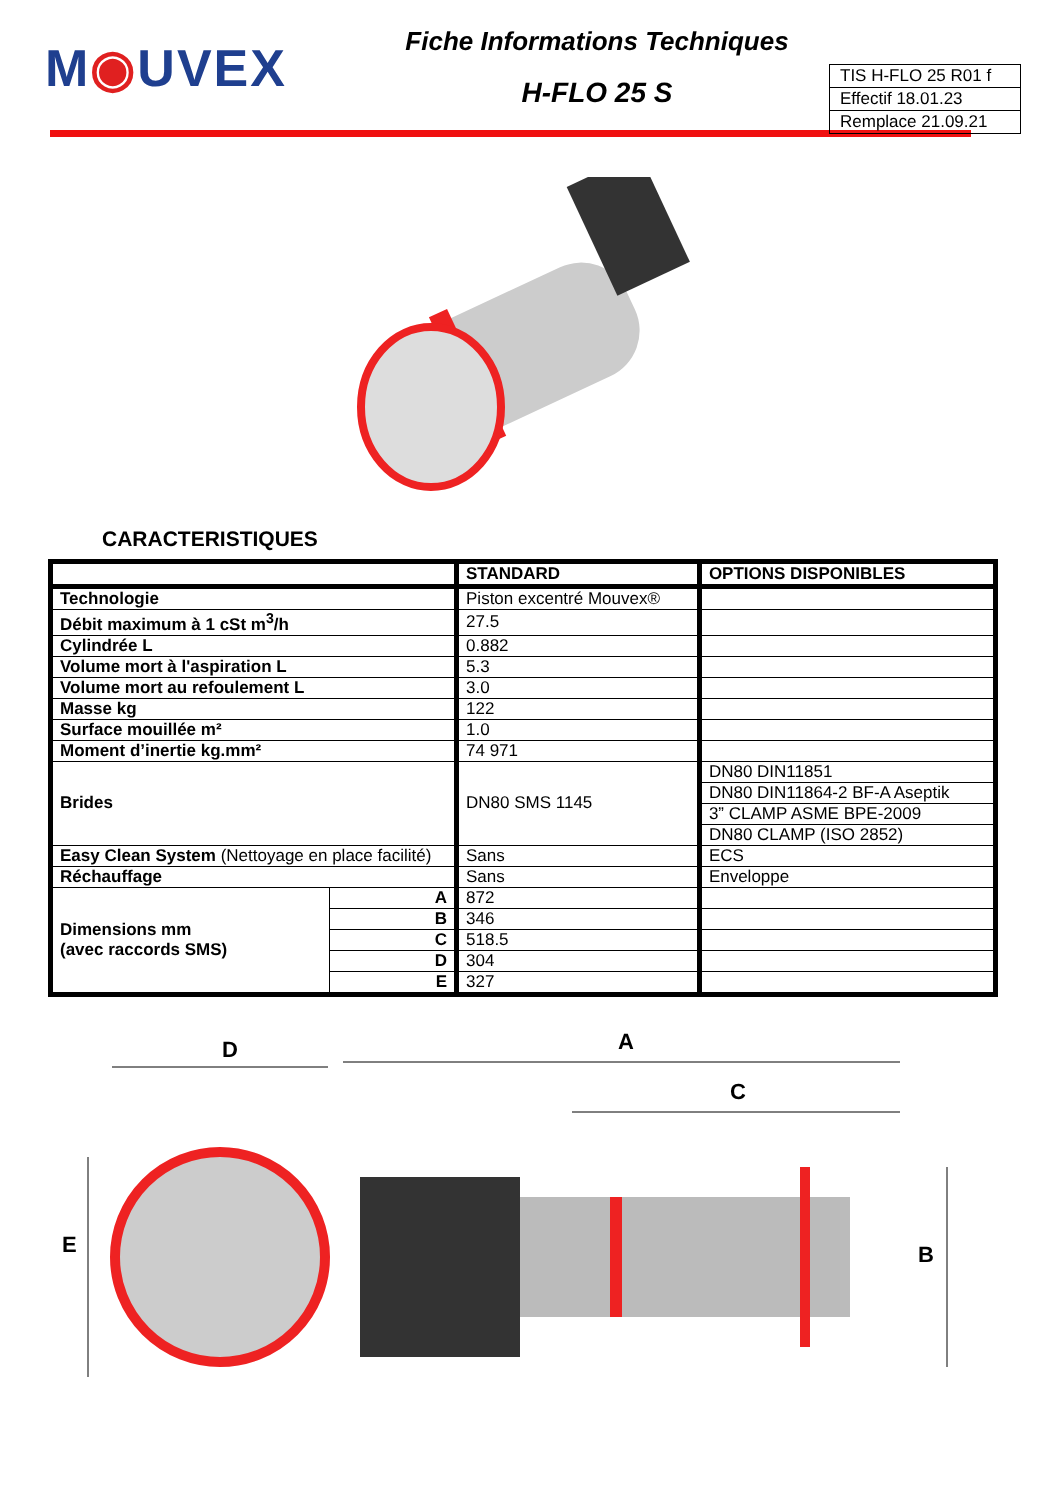M◉UVEX
Fiche Informations Techniques
H-FLO 25 S
TIS H-FLO 25 R01 f
Effectif 18.01.23
Remplace 21.09.21
CARACTERISTIQUES
| | | STANDARD | OPTIONS DISPONIBLES |
| --- | --- | --- | --- |
| Technologie | | Piston excentré Mouvex® | |
| Débit maximum à 1 cSt m<sup>3</sup>/h | | 27.5 | |
| Cylindrée L | | 0.882 | |
| Volume mort à l'aspiration L | | 5.3 | |
| Volume mort au refoulement L | | 3.0 | |
| Masse kg | | 122 | |
| Surface mouillée m² | | 1.0 | |
| Moment d’inertie kg.mm² | | 74 971 | |
| Brides | | DN80 SMS 1145 | DN80 DIN11851 |
| | | | DN80 DIN11864-2 BF-A Aseptik |
| | | | 3” CLAMP ASME BPE-2009 |
| | | | DN80 CLAMP (ISO 2852) |
| Easy Clean System (Nettoyage en place facilité) | | Sans | ECS |
| Réchauffage | | Sans | Enveloppe |
| Dimensions mm (avec raccords SMS) | A | 872 | |
| | B | 346 | |
| | C | 518.5 | |
| | D | 304 | |
| | E | 327 | |
D A
C
E B